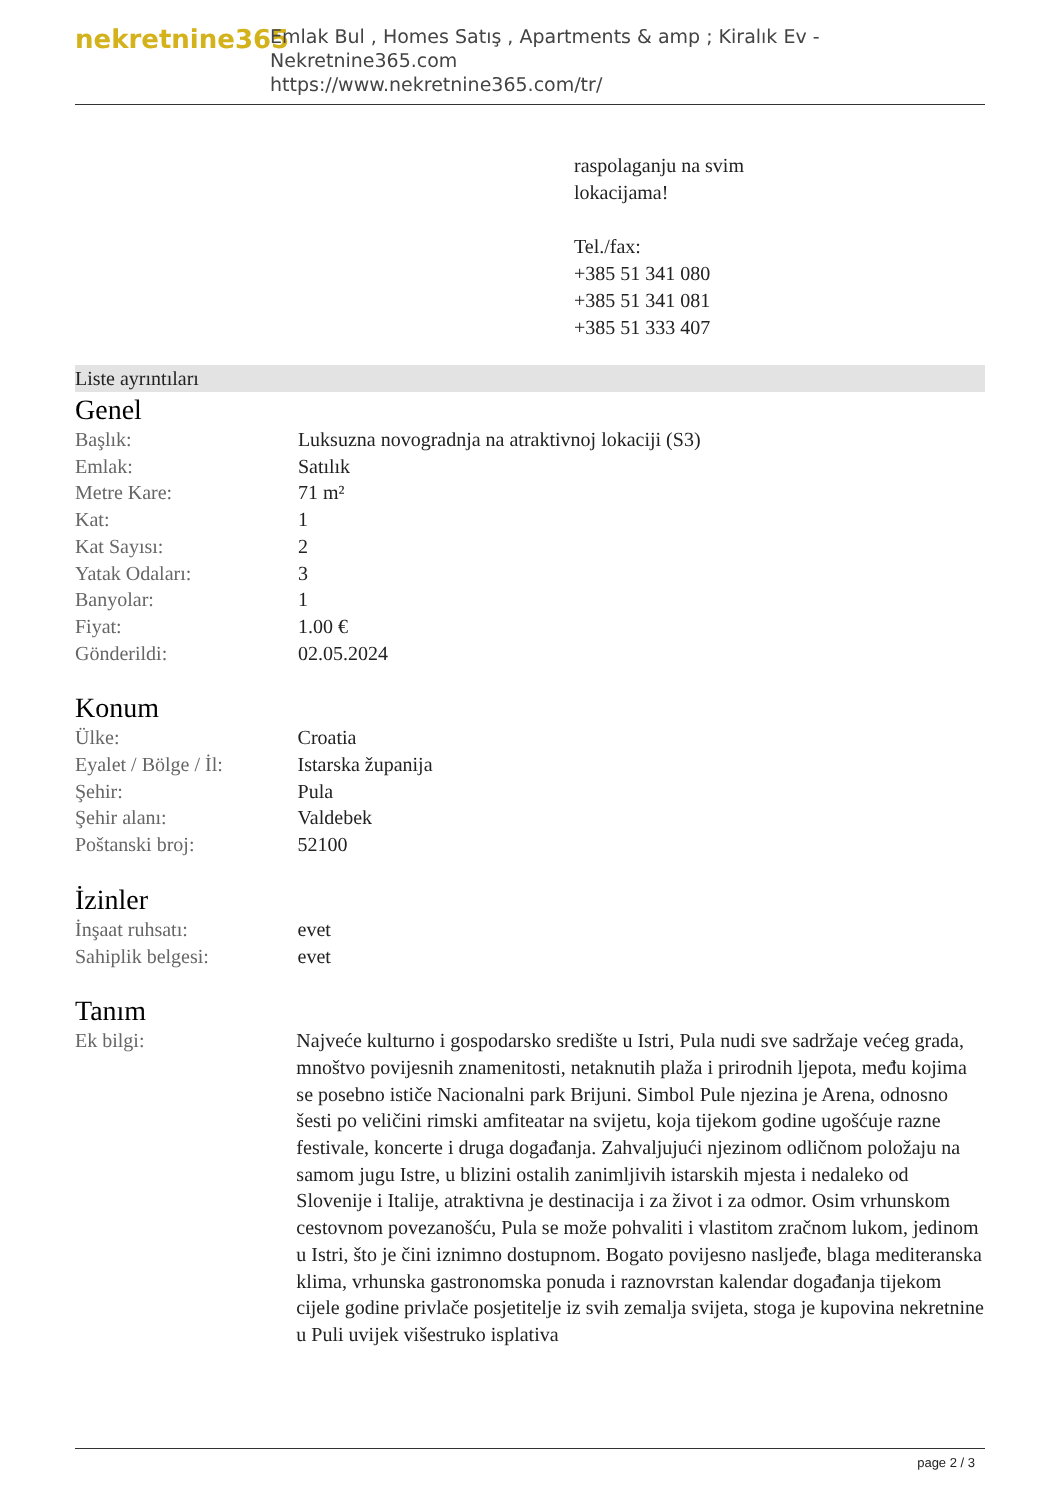nekretnine365
Emlak Bul , Homes Satış , Apartments & amp ; Kiralık Ev - Nekretnine365.com
https://www.nekretnine365.com/tr/
raspolaganju na svim
lokacijama!
Tel./fax:
+385 51 341 080
+385 51 341 081
+385 51 333 407
Liste ayrıntıları
Genel
| Başlık: | Luksuzna novogradnja na atraktivnoj lokaciji (S3) |
| Emlak: | Satılık |
| Metre Kare: | 71 m² |
| Kat: | 1 |
| Kat Sayısı: | 2 |
| Yatak Odaları: | 3 |
| Banyolar: | 1 |
| Fiyat: | 1.00 € |
| Gönderildi: | 02.05.2024 |
Konum
| Ülke: | Croatia |
| Eyalet / Bölge / İl: | Istarska županija |
| Şehir: | Pula |
| Şehir alanı: | Valdebek |
| Poštanski broj: | 52100 |
İzinler
| İnşaat ruhsatı: | evet |
| Sahiplik belgesi: | evet |
Tanım
| Ek bilgi: | Najveće kulturno i gospodarsko središte u Istri, Pula nudi sve sadržaje većeg grada, mnoštvo povijesnih znamenitosti, netaknutih plaža i prirodnih ljepota, među kojima se posebno ističe Nacionalni park Brijuni. Simbol Pule njezina je Arena, odnosno šesti po veličini rimski amfiteatar na svijetu, koja tijekom godine ugošćuje razne festivale, koncerte i druga događanja. Zahvaljujući njezinom odličnom položaju na samom jugu Istre, u blizini ostalih zanimljivih istarskih mjesta i nedaleko od Slovenije i Italije, atraktivna je destinacija i za život i za odmor. Osim vrhunskom cestovnom povezanošću, Pula se može pohvaliti i vlastitom zračnom lukom, jedinom u Istri, što je čini iznimno dostupnom. Bogato povijesno nasljeđe, blaga mediteranska klima, vrhunska gastronomska ponuda i raznovrstan kalendar događanja tijekom cijele godine privlače posjetitelje iz svih zemalja svijeta, stoga je kupovina nekretnine u Puli uvijek višestruko isplativa |
page 2 / 3